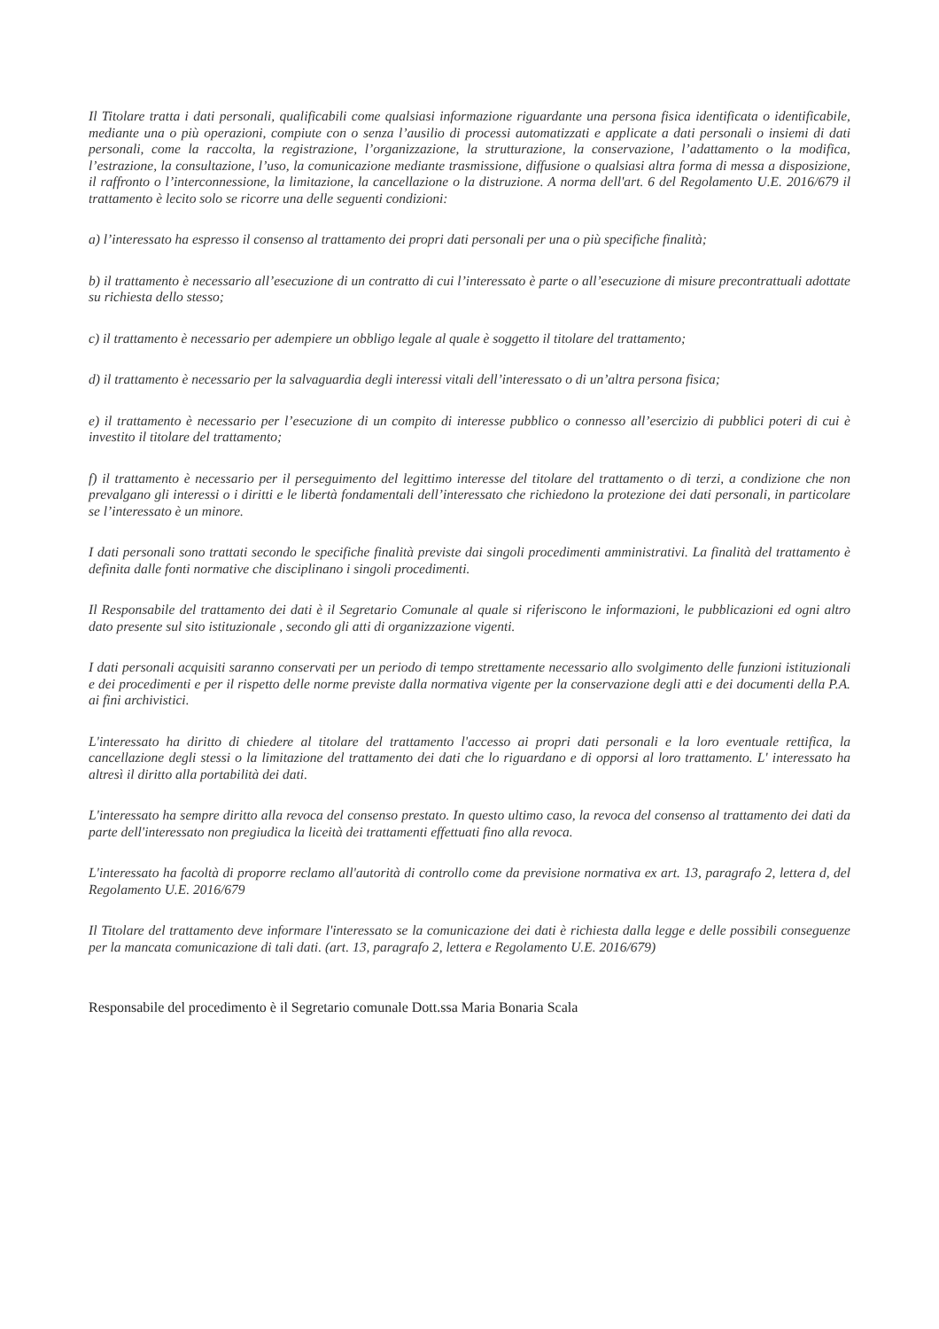Il Titolare tratta i dati personali, qualificabili come qualsiasi informazione riguardante una persona fisica identificata o identificabile, mediante una o più operazioni, compiute con o senza l’ausilio di processi automatizzati e applicate a dati personali o insiemi di dati personali, come la raccolta, la registrazione, l’organizzazione, la strutturazione, la conservazione, l’adattamento o la modifica, l’estrazione, la consultazione, l’uso, la comunicazione mediante trasmissione, diffusione o qualsiasi altra forma di messa a disposizione, il raffronto o l’interconnessione, la limitazione, la cancellazione o la distruzione. A norma dell'art. 6 del Regolamento U.E. 2016/679 il trattamento è lecito solo se ricorre una delle seguenti condizioni:
a) l’interessato ha espresso il consenso al trattamento dei propri dati personali per una o più specifiche finalità;
b) il trattamento è necessario all’esecuzione di un contratto di cui l’interessato è parte o all’esecuzione di misure precontrattuali adottate su richiesta dello stesso;
c) il trattamento è necessario per adempiere un obbligo legale al quale è soggetto il titolare del trattamento;
d) il trattamento è necessario per la salvaguardia degli interessi vitali dell’interessato o di un’altra persona fisica;
e) il trattamento è necessario per l’esecuzione di un compito di interesse pubblico o connesso all’esercizio di pubblici poteri di cui è investito il titolare del trattamento;
f) il trattamento è necessario per il perseguimento del legittimo interesse del titolare del trattamento o di terzi, a condizione che non prevalgano gli interessi o i diritti e le libertà fondamentali dell’interessato che richiedono la protezione dei dati personali, in particolare se l’interessato è un minore.
I dati personali sono trattati secondo le specifiche finalità previste dai singoli procedimenti amministrativi. La finalità del trattamento è definita dalle fonti normative che disciplinano i singoli procedimenti.
Il Responsabile del trattamento dei dati è il Segretario Comunale al quale si riferiscono le informazioni, le pubblicazioni ed ogni altro dato presente sul sito istituzionale , secondo gli atti di organizzazione vigenti.
I dati personali acquisiti saranno conservati per un periodo di tempo strettamente necessario allo svolgimento delle funzioni istituzionali e dei procedimenti e per il rispetto delle norme previste dalla normativa vigente per la conservazione degli atti e dei documenti della P.A. ai fini archivistici.
L'interessato ha diritto di chiedere al titolare del trattamento l'accesso ai propri dati personali e la loro eventuale rettifica, la cancellazione degli stessi o la limitazione del trattamento dei dati che lo riguardano e di opporsi al loro trattamento. L' interessato ha altresì il diritto alla portabilità dei dati.
L'interessato ha sempre diritto alla revoca del consenso prestato. In questo ultimo caso, la revoca del consenso al trattamento dei dati da parte dell'interessato non pregiudica la liceità dei trattamenti effettuati fino alla revoca.
L'interessato ha facoltà di proporre reclamo all'autorità di controllo come da previsione normativa ex art. 13, paragrafo 2, lettera d, del Regolamento U.E. 2016/679
Il Titolare del trattamento deve informare l'interessato se la comunicazione dei dati è richiesta dalla legge e delle possibili conseguenze per la mancata comunicazione di tali dati. (art. 13, paragrafo 2, lettera e Regolamento U.E. 2016/679)
Responsabile del procedimento è il Segretario comunale Dott.ssa Maria Bonaria Scala